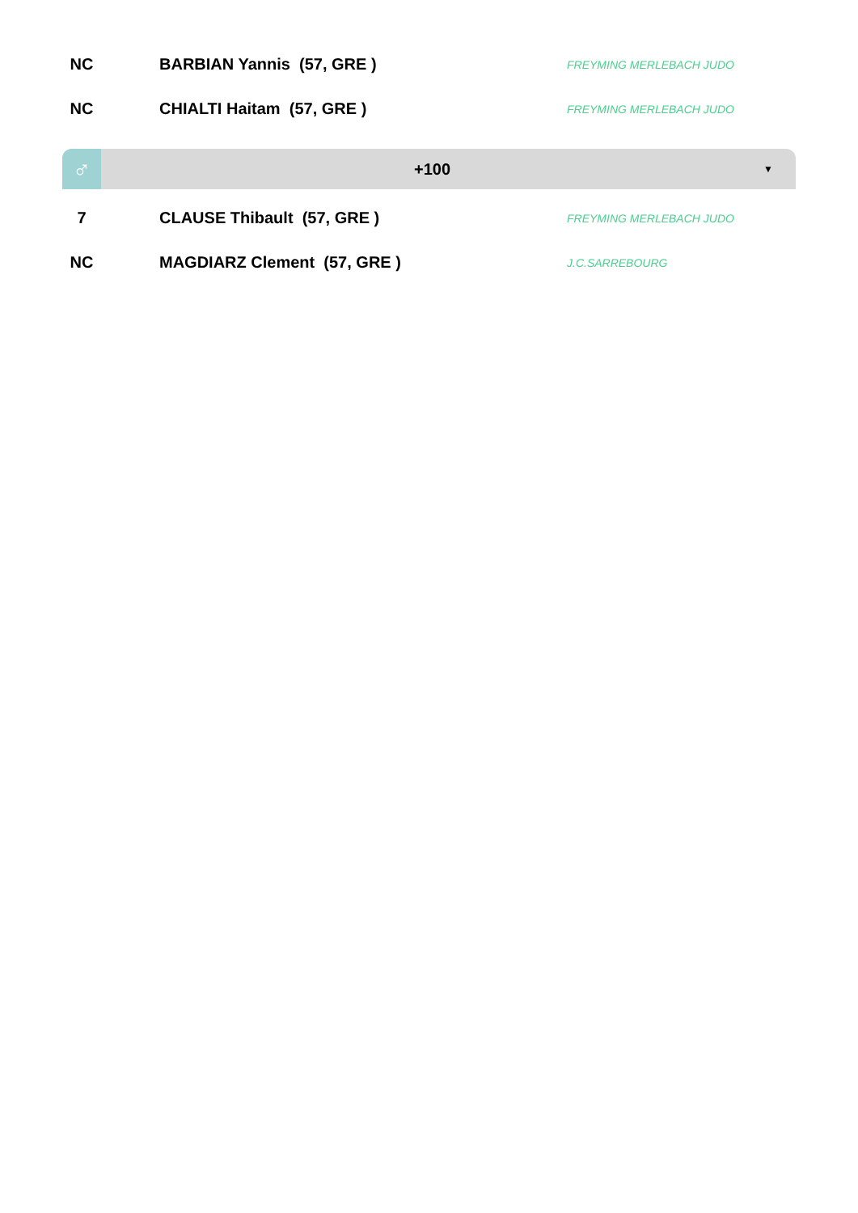| NC | | BARBIAN Yannis (57, GRE ) | FREYMING MERLEBACH JUDO |
| NC | | CHIALTI Haitam (57, GRE ) | FREYMING MERLEBACH JUDO |
♂
+100
▼
| 7 | | CLAUSE Thibault (57, GRE ) | FREYMING MERLEBACH JUDO |
| NC | | MAGDIARZ Clement (57, GRE ) | J.C.SARREBOURG |